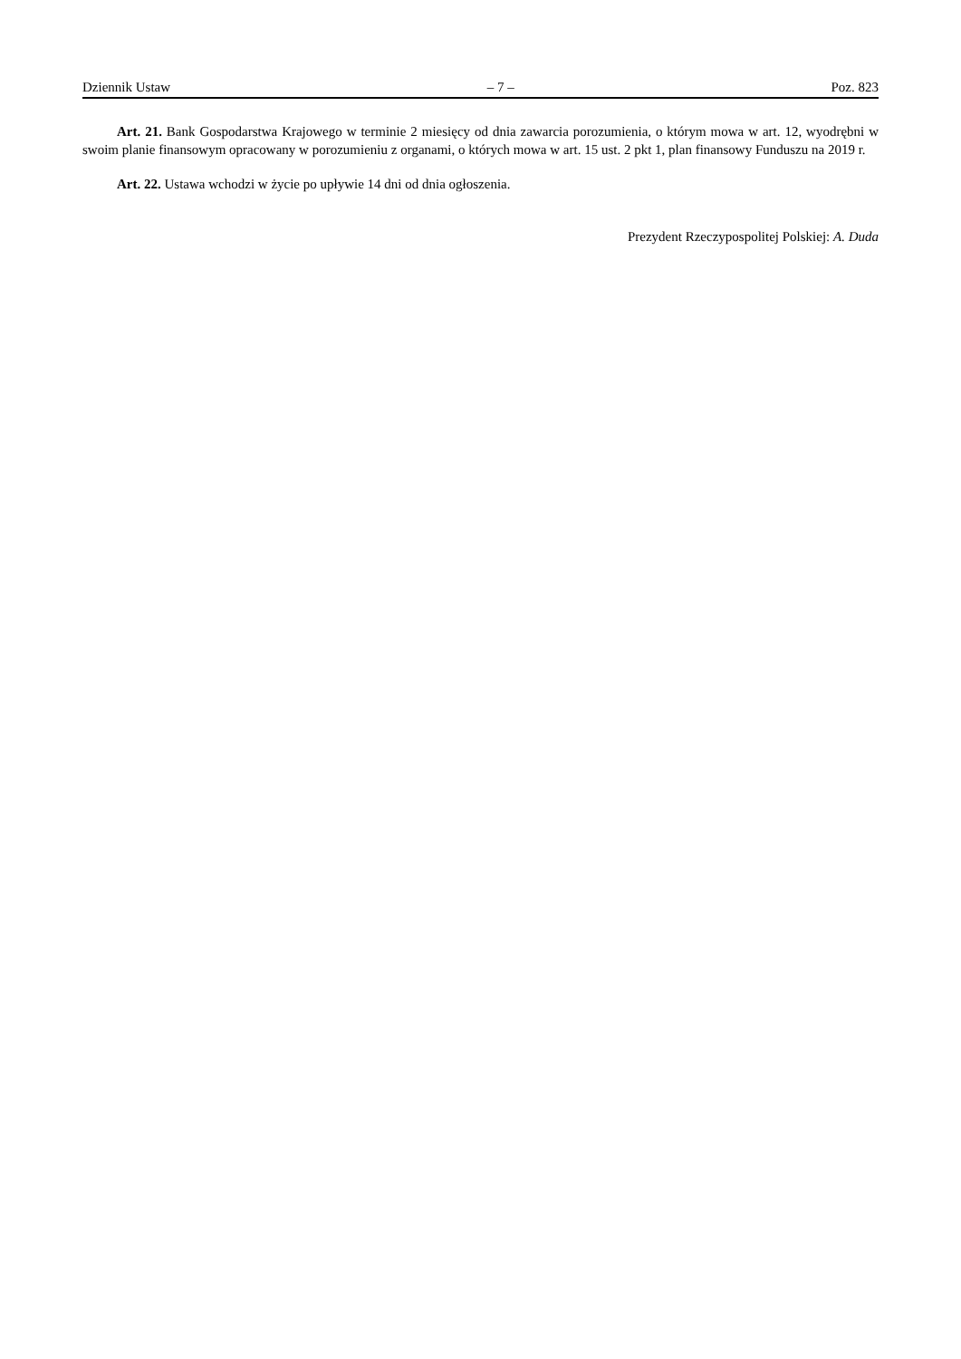Dziennik Ustaw – 7 – Poz. 823
Art. 21. Bank Gospodarstwa Krajowego w terminie 2 miesięcy od dnia zawarcia porozumienia, o którym mowa w art. 12, wyodrębni w swoim planie finansowym opracowany w porozumieniu z organami, o których mowa w art. 15 ust. 2 pkt 1, plan finansowy Funduszu na 2019 r.
Art. 22. Ustawa wchodzi w życie po upływie 14 dni od dnia ogłoszenia.
Prezydent Rzeczypospolitej Polskiej: A. Duda